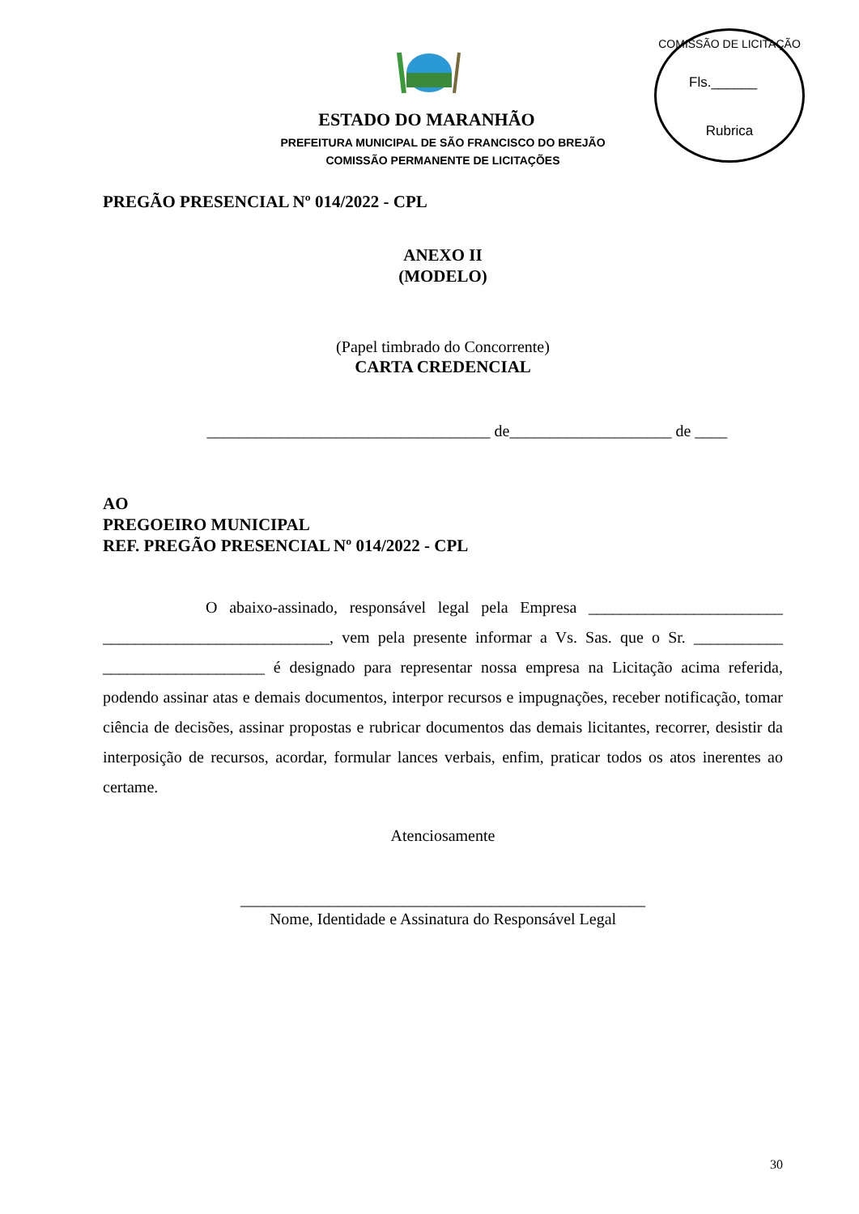COMISSÃO DE LICITAÇÃO
Fls.______
Rubrica
ESTADO DO MARANHÃO
PREFEITURA MUNICIPAL DE SÃO FRANCISCO DO BREJÃO
COMISSÃO PERMANENTE DE LICITAÇÕES
PREGÃO PRESENCIAL Nº 014/2022 - CPL
ANEXO II
(MODELO)
(Papel timbrado do Concorrente)
CARTA CREDENCIAL
___________________________________ de____________________ de ____
AO
PREGOEIRO MUNICIPAL
REF. PREGÃO PRESENCIAL Nº 014/2022 - CPL
O abaixo-assinado, responsável legal pela Empresa ________________________ ____________________________, vem pela presente informar a Vs. Sas. que o Sr. ___________ ____________________ é designado para representar nossa empresa na Licitação acima referida, podendo assinar atas e demais documentos, interpor recursos e impugnações, receber notificação, tomar ciência de decisões, assinar propostas e rubricar documentos das demais licitantes, recorrer, desistir da interposição de recursos, acordar, formular lances verbais, enfim, praticar todos os atos inerentes ao certame.
Atenciosamente
__________________________________________________
Nome, Identidade e Assinatura do Responsável Legal
30